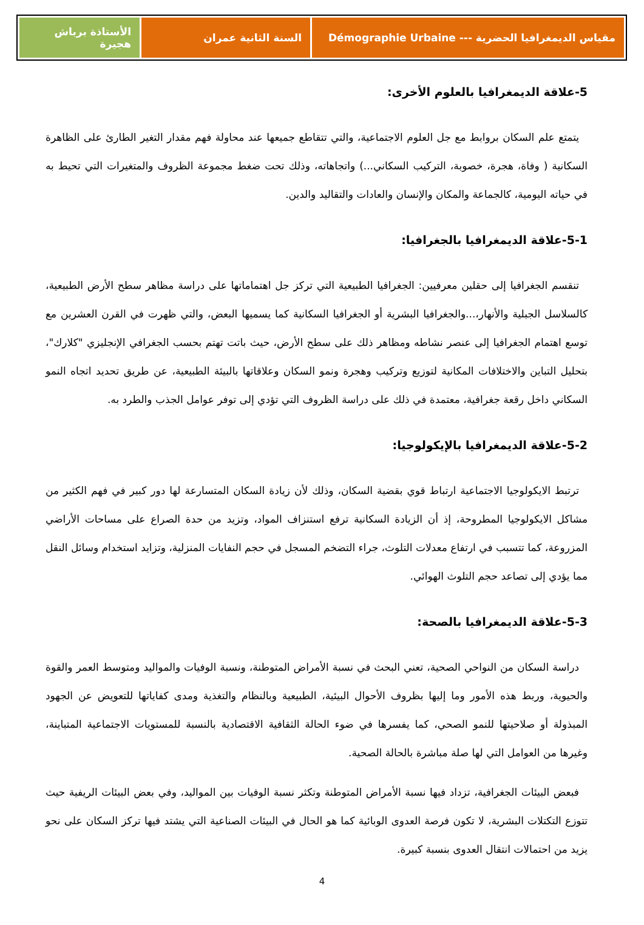مقياس الديمغرافيا الحضرية --- Démographie Urbaine
السنة الثانية عمران الأستاذة برباش هجيرة
5-علاقة الديمغرافيا بالعلوم الأخرى:
يتمتع علم السكان بروابط مع جل العلوم الاجتماعية، والتي تتقاطع جميعها عند محاولة فهم مقدار التغير الطارئ على الظاهرة السكانية ( وفاة، هجرة، خصوبة، التركيب السكاني...) واتجاهاته، وذلك تحت ضغط مجموعة الظروف والمتغيرات التي تحيط به في حياته اليومية، كالجماعة والمكان والإنسان والعادات والتقاليد والدين.
5-1-علاقة الديمغرافيا بالجغرافيا:
تنقسم الجغرافيا إلى حقلين معرفيين: الجغرافيا الطبيعية التي تركز جل اهتماماتها على دراسة مظاهر سطح الأرض الطبيعية، كالسلاسل الجبلية والأنهار،...والجغرافيا البشرية أو الجغرافيا السكانية كما يسميها البعض، والتي ظهرت في القرن العشرين مع توسع اهتمام الجغرافيا إلى عنصر نشاطه ومظاهر ذلك على سطح الأرض، حيث باتت تهتم بحسب الجغرافي الإنجليزي "كلارك"، بتحليل التباين والاختلافات المكانية لتوزيع وتركيب وهجرة ونمو السكان وعلاقاتها بالبيئة الطبيعية، عن طريق تحديد اتجاه النمو السكاني داخل رقعة جغرافية، معتمدة في ذلك على دراسة الظروف التي تؤدي إلى توفر عوامل الجذب والطرد به.
5-2-علاقة الديمغرافيا بالإيكولوجيا:
ترتبط الايكولوجيا الاجتماعية ارتباط قوي بقضية السكان، وذلك لأن زيادة السكان المتسارعة لها دور كبير في فهم الكثير من مشاكل الايكولوجيا المطروحة، إذ أن الزيادة السكانية ترفع استنزاف المواد، وتزيد من حدة الصراع على مساحات الأراضي المزروعة، كما تتسبب في ارتفاع معدلات التلوث، جراء التضخم المسجل في حجم النفايات المنزلية، وتزايد استخدام وسائل النقل مما يؤدي إلى تصاعد حجم التلوث الهوائي.
5-3-علاقة الديمغرافيا بالصحة:
دراسة السكان من النواحي الصحية، تعني البحث في نسبة الأمراض المتوطنة، ونسبة الوفيات والمواليد ومتوسط العمر والقوة والحيوية، وربط هذه الأمور وما إليها بظروف الأحوال البيئية، الطبيعية وبالنظام والتغذية ومدى كفاياتها للتعويض عن الجهود المبذولة أو صلاحيتها للنمو الصحي، كما يفسرها في ضوء الحالة الثقافية الاقتصادية بالنسبة للمستويات الاجتماعية المتباينة، وغيرها من العوامل التي لها صلة مباشرة بالحالة الصحية.
فبعض البيئات الجغرافية، تزداد فيها نسبة الأمراض المتوطنة وتكثر نسبة الوفيات بين المواليد، وفي بعض البيئات الريفية حيث تتوزع التكتلات البشرية، لا تكون فرصة العدوى الوبائية كما هو الحال في البيئات الصناعية التي يشتد فيها تركز السكان على نحو يزيد من احتمالات انتقال العدوى بنسبة كبيرة.
4